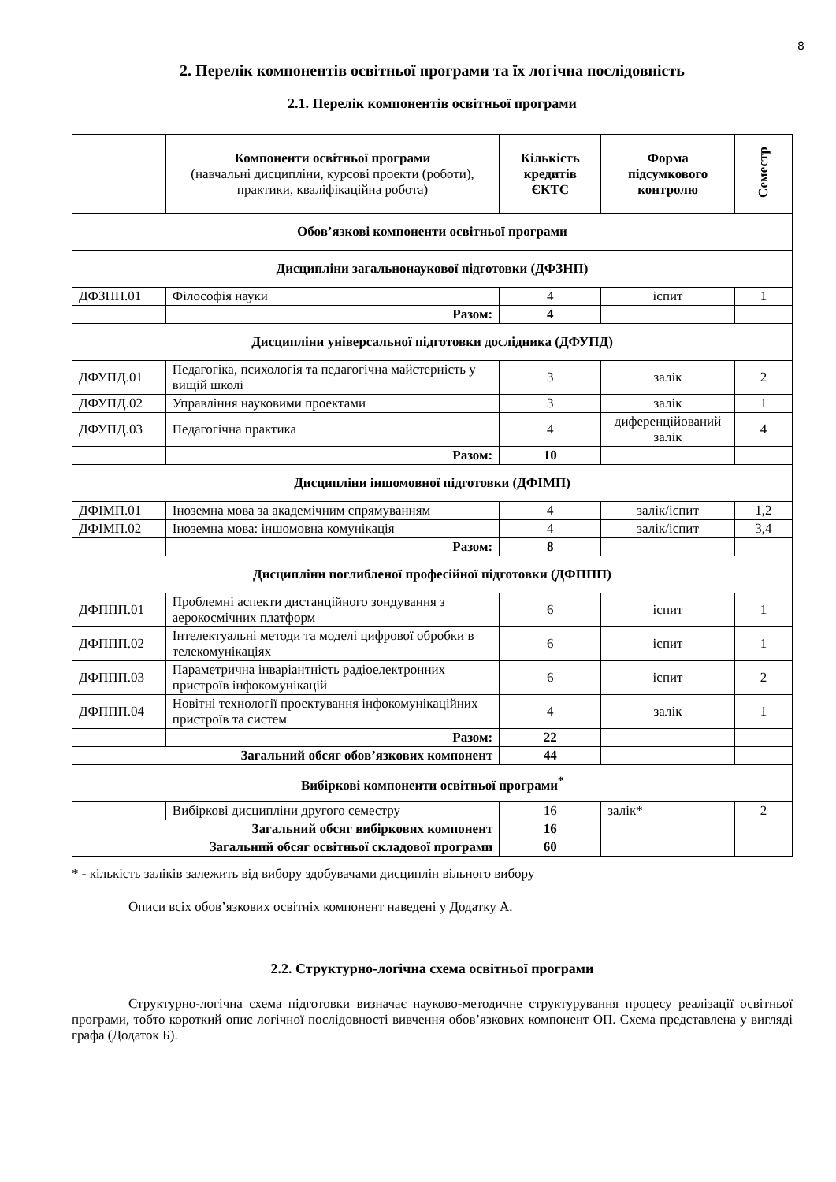8
2. Перелік компонентів освітньої програми та їх логічна послідовність
2.1. Перелік компонентів освітньої програми
| | Компоненти освітньої програми (навчальні дисципліни, курсові проекти (роботи), практики, кваліфікаційна робота) | Кількість кредитів ЄКТС | Форма підсумкового контролю | Семестр |
| --- | --- | --- | --- | --- |
| Обов’язкові компоненти освітньої програми | | | | |
| Дисципліни загальнонаукової підготовки (ДФЗНП) | | | | |
| ДФЗНП.01 | Філософія науки | 4 | іспит | 1 |
| | Разом: | 4 | | |
| Дисципліни універсальної підготовки дослідника (ДФУПД) | | | | |
| ДФУПД.01 | Педагогіка, психологія та педагогічна майстерність у вищій школі | 3 | залік | 2 |
| ДФУПД.02 | Управління науковими проектами | 3 | залік | 1 |
| ДФУПД.03 | Педагогічна практика | 4 | диференційований залік | 4 |
| | Разом: | 10 | | |
| Дисципліни іншомовної підготовки (ДФІМП) | | | | |
| ДФІМП.01 | Іноземна мова за академічним спрямуванням | 4 | залік/іспит | 1,2 |
| ДФІМП.02 | Іноземна мова: іншомовна комунікація | 4 | залік/іспит | 3,4 |
| | Разом: | 8 | | |
| Дисципліни поглибленої професійної підготовки (ДФППП) | | | | |
| ДФППП.01 | Проблемні аспекти дистанційного зондування з аерокосмічних платформ | 6 | іспит | 1 |
| ДФППП.02 | Інтелектуальні методи та моделі цифрової обробки в телекомунікаціях | 6 | іспит | 1 |
| ДФППП.03 | Параметрична інваріантність радіоелектронних пристроїв інфокомунікацій | 6 | іспит | 2 |
| ДФППП.04 | Новітні технології проектування інфокомунікаційних пристроїв та систем | 4 | залік | 1 |
| | Разом: | 22 | | |
| Загальний обсяг обов’язкових компонент | | 44 | | |
| Вибіркові компоненти освітньої програми<sup>*</sup> | | | | |
| | Вибіркові дисципліни другого семестру | 16 | залік* | 2 |
| Загальний обсяг вибіркових компонент | | 16 | | |
| Загальний обсяг освітньої складової програми | | 60 | | |
* - кількість заліків залежить від вибору здобувачами дисциплін вільного вибору
Описи всіх обов’язкових освітніх компонент наведені у Додатку А.
2.2. Структурно-логічна схема освітньої програми
Структурно-логічна схема підготовки визначає науково-методичне структурування процесу реалізації освітньої програми, тобто короткий опис логічної послідовності вивчення обов’язкових компонент ОП. Схема представлена у вигляді графа (Додаток Б).